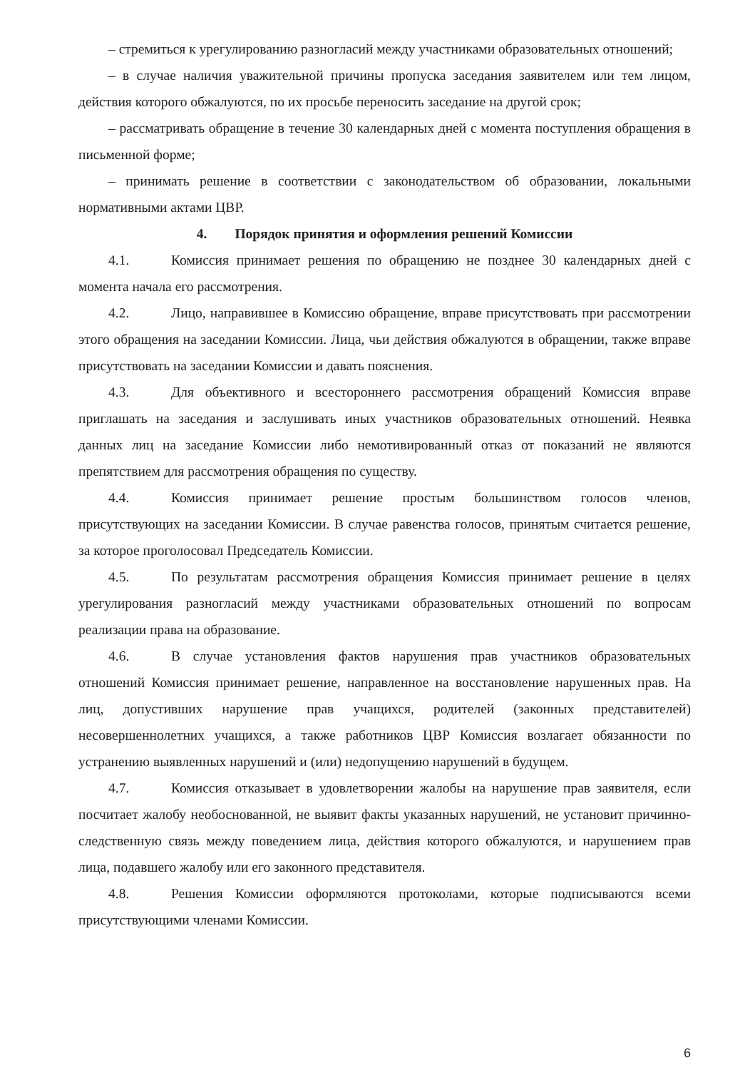– стремиться к урегулированию разногласий между участниками образовательных отношений;
– в случае наличия уважительной причины пропуска заседания заявителем или тем лицом, действия которого обжалуются, по их просьбе переносить заседание на другой срок;
– рассматривать обращение в течение 30 календарных дней с момента поступления обращения в письменной форме;
– принимать решение в соответствии с законодательством об образовании, локальными нормативными актами ЦВР.
4. Порядок принятия и оформления решений Комиссии
4.1. Комиссия принимает решения по обращению не позднее 30 календарных дней с момента начала его рассмотрения.
4.2. Лицо, направившее в Комиссию обращение, вправе присутствовать при рассмотрении этого обращения на заседании Комиссии. Лица, чьи действия обжалуются в обращении, также вправе присутствовать на заседании Комиссии и давать пояснения.
4.3. Для объективного и всестороннего рассмотрения обращений Комиссия вправе приглашать на заседания и заслушивать иных участников образовательных отношений. Неявка данных лиц на заседание Комиссии либо немотивированный отказ от показаний не являются препятствием для рассмотрения обращения по существу.
4.4. Комиссия принимает решение простым большинством голосов членов, присутствующих на заседании Комиссии. В случае равенства голосов, принятым считается решение, за которое проголосовал Председатель Комиссии.
4.5. По результатам рассмотрения обращения Комиссия принимает решение в целях урегулирования разногласий между участниками образовательных отношений по вопросам реализации права на образование.
4.6. В случае установления фактов нарушения прав участников образовательных отношений Комиссия принимает решение, направленное на восстановление нарушенных прав. На лиц, допустивших нарушение прав учащихся, родителей (законных представителей) несовершеннолетних учащихся, а также работников ЦВР Комиссия возлагает обязанности по устранению выявленных нарушений и (или) недопущению нарушений в будущем.
4.7. Комиссия отказывает в удовлетворении жалобы на нарушение прав заявителя, если посчитает жалобу необоснованной, не выявит факты указанных нарушений, не установит причинно-следственную связь между поведением лица, действия которого обжалуются, и нарушением прав лица, подавшего жалобу или его законного представителя.
4.8. Решения Комиссии оформляются протоколами, которые подписываются всеми присутствующими членами Комиссии.
6